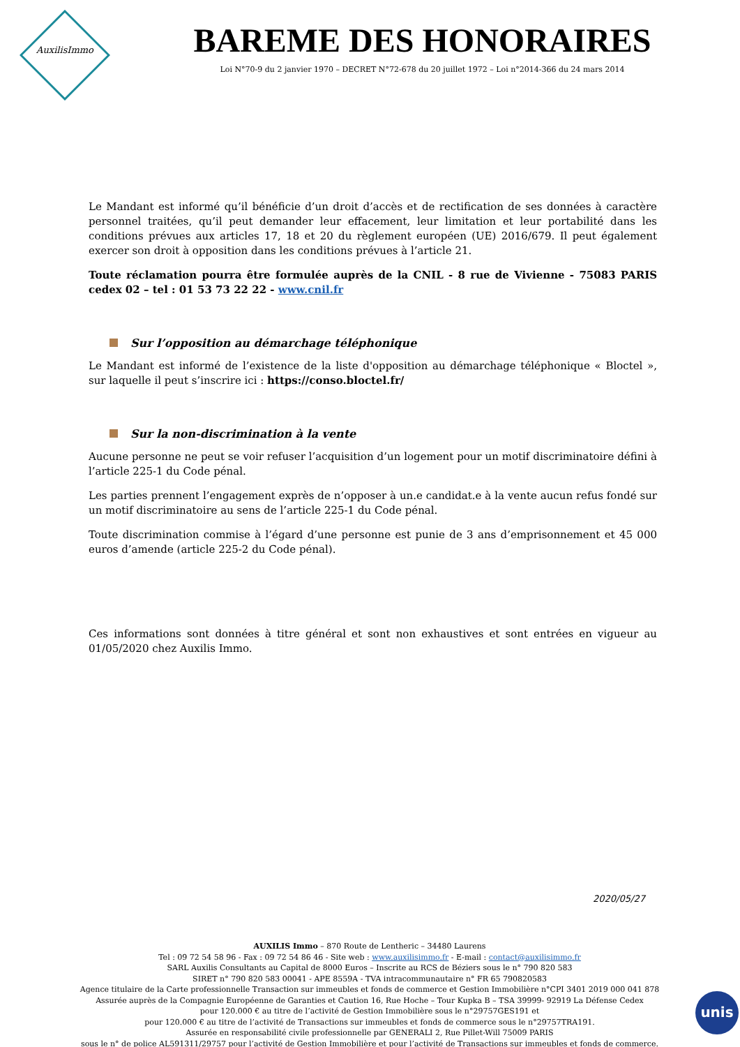AuxilisImmo
BAREME DES HONORAIRES
Loi N°70-9 du 2 janvier 1970 – DECRET N°72-678 du 20 juillet 1972 – Loi n°2014-366 du 24 mars 2014
Le Mandant est informé qu’il bénéficie d’un droit d’accès et de rectification de ses données à caractère personnel traitées, qu’il peut demander leur effacement, leur limitation et leur portabilité dans les conditions prévues aux articles 17, 18 et 20 du règlement européen (UE) 2016/679. Il peut également exercer son droit à opposition dans les conditions prévues à l’article 21.
Toute réclamation pourra être formulée auprès de la CNIL - 8 rue de Vivienne - 75083 PARIS cedex 02 – tel : 01 53 73 22 22 - www.cnil.fr
Sur l’opposition au démarchage téléphonique
Le Mandant est informé de l’existence de la liste d'opposition au démarchage téléphonique « Bloctel », sur laquelle il peut s’inscrire ici : https://conso.bloctel.fr/
Sur la non-discrimination à la vente
Aucune personne ne peut se voir refuser l’acquisition d’un logement pour un motif discriminatoire défini à l’article 225-1 du Code pénal.
Les parties prennent l’engagement exprès de n’opposer à un.e candidat.e à la vente aucun refus fondé sur un motif discriminatoire au sens de l’article 225-1 du Code pénal.
Toute discrimination commise à l’égard d’une personne est punie de 3 ans d’emprisonnement et 45 000 euros d’amende (article 225-2 du Code pénal).
Ces informations sont données à titre général et sont non exhaustives et sont entrées en vigueur au 01/05/2020 chez Auxilis Immo.
2020/05/27
AUXILIS Immo – 870 Route de Lentheric – 34480 Laurens
Tel : 09 72 54 58 96 - Fax : 09 72 54 86 46 - Site web : www.auxilisimmo.fr - E-mail : contact@auxilisimmo.fr
SARL Auxilis Consultants au Capital de 8000 Euros – Inscrite au RCS de Béziers sous le n° 790 820 583
SIRET n° 790 820 583 00041 - APE 8559A - TVA intracommunautaire n° FR 65 790820583
Agence titulaire de la Carte professionnelle Transaction sur immeubles et fonds de commerce et Gestion Immobilière n°CPI 3401 2019 000 041 878
Assurée auprès de la Compagnie Européenne de Garanties et Caution 16, Rue Hoche – Tour Kupka B – TSA 39999- 92919 La Défense Cedex
pour 120.000 € au titre de l’activité de Gestion Immobilière sous le n°29757GES191 et
pour 120.000 € au titre de l’activité de Transactions sur immeubles et fonds de commerce sous le n°29757TRA191.
Assurée en responsabilité civile professionnelle par GENERALI 2, Rue Pillet-Will 75009 PARIS
sous le n° de police AL591311/29757 pour l’activité de Gestion Immobilière et pour l’activité de Transactions sur immeubles et fonds de commerce.
unis